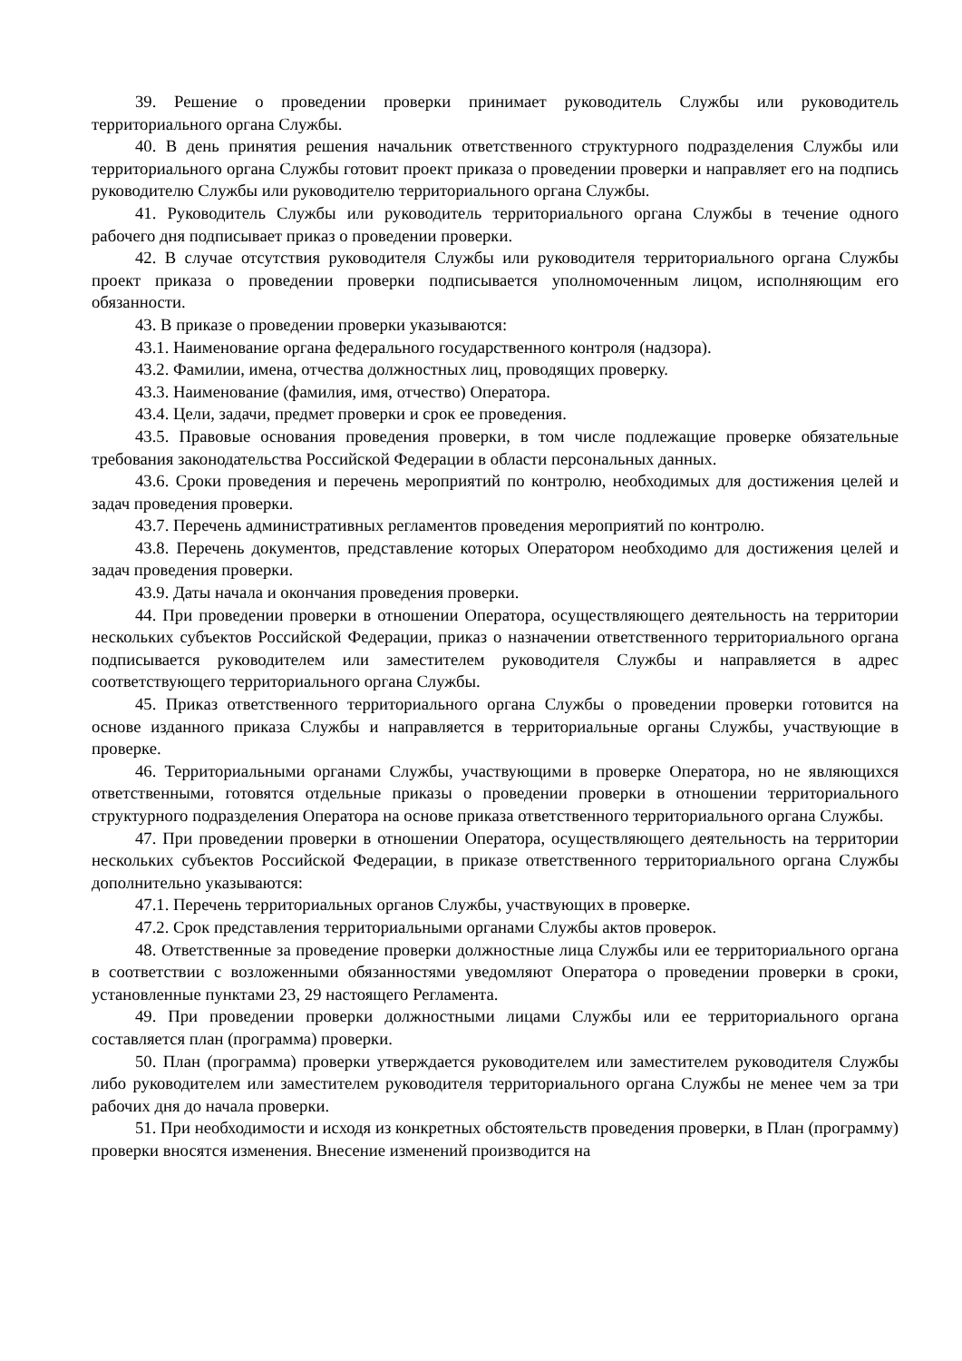39. Решение о проведении проверки принимает руководитель Службы или руководитель территориального органа Службы.
40. В день принятия решения начальник ответственного структурного подразделения Службы или территориального органа Службы готовит проект приказа о проведении проверки и направляет его на подпись руководителю Службы или руководителю территориального органа Службы.
41. Руководитель Службы или руководитель территориального органа Службы в течение одного рабочего дня подписывает приказ о проведении проверки.
42. В случае отсутствия руководителя Службы или руководителя территориального органа Службы проект приказа о проведении проверки подписывается уполномоченным лицом, исполняющим его обязанности.
43. В приказе о проведении проверки указываются:
43.1. Наименование органа федерального государственного контроля (надзора).
43.2. Фамилии, имена, отчества должностных лиц, проводящих проверку.
43.3. Наименование (фамилия, имя, отчество) Оператора.
43.4. Цели, задачи, предмет проверки и срок ее проведения.
43.5. Правовые основания проведения проверки, в том числе подлежащие проверке обязательные требования законодательства Российской Федерации в области персональных данных.
43.6. Сроки проведения и перечень мероприятий по контролю, необходимых для достижения целей и задач проведения проверки.
43.7. Перечень административных регламентов проведения мероприятий по контролю.
43.8. Перечень документов, представление которых Оператором необходимо для достижения целей и задач проведения проверки.
43.9. Даты начала и окончания проведения проверки.
44. При проведении проверки в отношении Оператора, осуществляющего деятельность на территории нескольких субъектов Российской Федерации, приказ о назначении ответственного территориального органа подписывается руководителем или заместителем руководителя Службы и направляется в адрес соответствующего территориального органа Службы.
45. Приказ ответственного территориального органа Службы о проведении проверки готовится на основе изданного приказа Службы и направляется в территориальные органы Службы, участвующие в проверке.
46. Территориальными органами Службы, участвующими в проверке Оператора, но не являющихся ответственными, готовятся отдельные приказы о проведении проверки в отношении территориального структурного подразделения Оператора на основе приказа ответственного территориального органа Службы.
47. При проведении проверки в отношении Оператора, осуществляющего деятельность на территории нескольких субъектов Российской Федерации, в приказе ответственного территориального органа Службы дополнительно указываются:
47.1. Перечень территориальных органов Службы, участвующих в проверке.
47.2. Срок представления территориальными органами Службы актов проверок.
48. Ответственные за проведение проверки должностные лица Службы или ее территориального органа в соответствии с возложенными обязанностями уведомляют Оператора о проведении проверки в сроки, установленные пунктами 23, 29 настоящего Регламента.
49. При проведении проверки должностными лицами Службы или ее территориального органа составляется план (программа) проверки.
50. План (программа) проверки утверждается руководителем или заместителем руководителя Службы либо руководителем или заместителем руководителя территориального органа Службы не менее чем за три рабочих дня до начала проверки.
51. При необходимости и исходя из конкретных обстоятельств проведения проверки, в План (программу) проверки вносятся изменения. Внесение изменений производится на